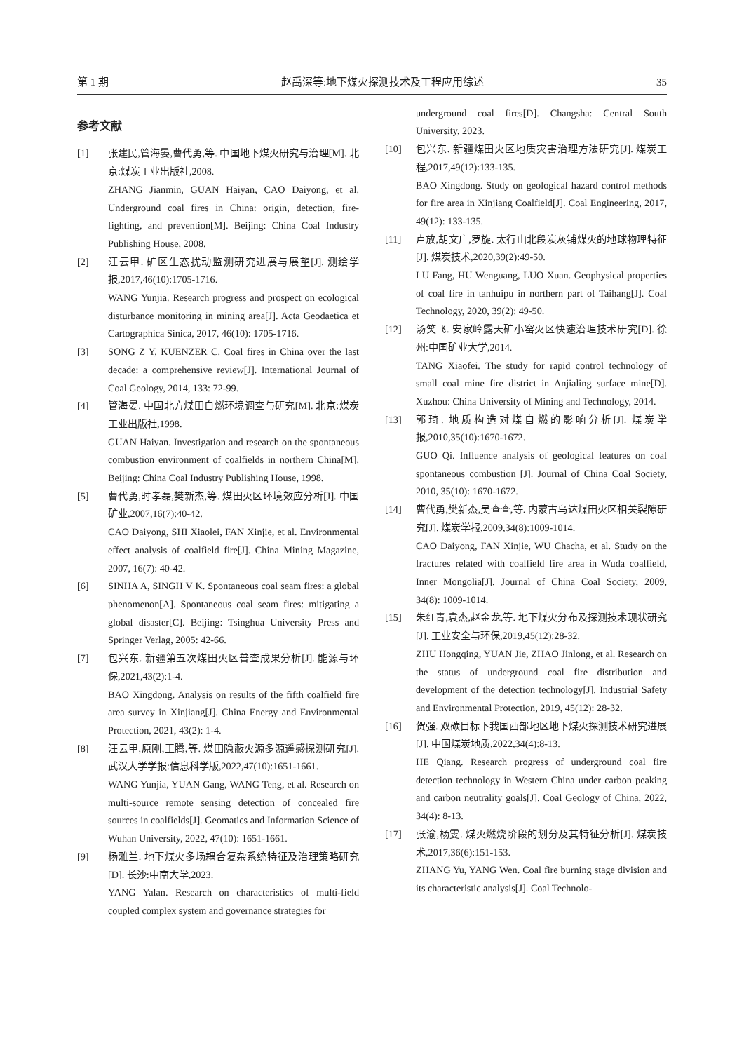第 1 期 赵禹深等:地下煤火探测技术及工程应用综述 35
参考文献
[1] 张建民,管海晏,曹代勇,等. 中国地下煤火研究与治理[M]. 北京:煤炭工业出版社,2008.
ZHANG Jianmin, GUAN Haiyan, CAO Daiyong, et al. Underground coal fires in China: origin, detection, fire-fighting, and prevention[M]. Beijing: China Coal Industry Publishing House, 2008.
[2] 汪云甲. 矿区生态扰动监测研究进展与展望[J]. 测绘学报,2017,46(10):1705-1716.
WANG Yunjia. Research progress and prospect on ecological disturbance monitoring in mining area[J]. Acta Geodaetica et Cartographica Sinica, 2017, 46(10): 1705-1716.
[3] SONG Z Y, KUENZER C. Coal fires in China over the last decade: a comprehensive review[J]. International Journal of Coal Geology, 2014, 133: 72-99.
[4] 管海晏. 中国北方煤田自燃环境调查与研究[M]. 北京:煤炭工业出版社,1998.
GUAN Haiyan. Investigation and research on the spontaneous combustion environment of coalfields in northern China[M]. Beijing: China Coal Industry Publishing House, 1998.
[5] 曹代勇,时孝磊,樊新杰,等. 煤田火区环境效应分析[J]. 中国矿业,2007,16(7):40-42.
CAO Daiyong, SHI Xiaolei, FAN Xinjie, et al. Environmental effect analysis of coalfield fire[J]. China Mining Magazine, 2007, 16(7): 40-42.
[6] SINHA A, SINGH V K. Spontaneous coal seam fires: a global phenomenon[A]. Spontaneous coal seam fires: mitigating a global disaster[C]. Beijing: Tsinghua University Press and Springer Verlag, 2005: 42-66.
[7] 包兴东. 新疆第五次煤田火区普查成果分析[J]. 能源与环保,2021,43(2):1-4.
BAO Xingdong. Analysis on results of the fifth coalfield fire area survey in Xinjiang[J]. China Energy and Environmental Protection, 2021, 43(2): 1-4.
[8] 汪云甲,原刚,王腾,等. 煤田隐蔽火源多源遥感探测研究[J]. 武汉大学学报:信息科学版,2022,47(10):1651-1661.
WANG Yunjia, YUAN Gang, WANG Teng, et al. Research on multi-source remote sensing detection of concealed fire sources in coalfields[J]. Geomatics and Information Science of Wuhan University, 2022, 47(10): 1651-1661.
[9] 杨雅兰. 地下煤火多场耦合复杂系统特征及治理策略研究[D]. 长沙:中南大学,2023.
YANG Yalan. Research on characteristics of multi-field coupled complex system and governance strategies for
underground coal fires[D]. Changsha: Central South University, 2023.
[10] 包兴东. 新疆煤田火区地质灾害治理方法研究[J]. 煤炭工程,2017,49(12):133-135.
BAO Xingdong. Study on geological hazard control methods for fire area in Xinjiang Coalfield[J]. Coal Engineering, 2017, 49(12): 133-135.
[11] 卢放,胡文广,罗旋. 太行山北段炭灰铺煤火的地球物理特征[J]. 煤炭技术,2020,39(2):49-50.
LU Fang, HU Wenguang, LUO Xuan. Geophysical properties of coal fire in tanhuipu in northern part of Taihang[J]. Coal Technology, 2020, 39(2): 49-50.
[12] 汤笑飞. 安家岭露天矿小窑火区快速治理技术研究[D]. 徐州:中国矿业大学,2014.
TANG Xiaofei. The study for rapid control technology of small coal mine fire district in Anjialing surface mine[D]. Xuzhou: China University of Mining and Technology, 2014.
[13] 郭琦. 地质构造对煤自燃的影响分析[J]. 煤炭学报,2010,35(10):1670-1672.
GUO Qi. Influence analysis of geological features on coal spontaneous combustion [J]. Journal of China Coal Society, 2010, 35(10): 1670-1672.
[14] 曹代勇,樊新杰,吴查查,等. 内蒙古乌达煤田火区相关裂隙研究[J]. 煤炭学报,2009,34(8):1009-1014.
CAO Daiyong, FAN Xinjie, WU Chacha, et al. Study on the fractures related with coalfield fire area in Wuda coalfield, Inner Mongolia[J]. Journal of China Coal Society, 2009, 34(8): 1009-1014.
[15] 朱红青,袁杰,赵金龙,等. 地下煤火分布及探测技术现状研究[J]. 工业安全与环保,2019,45(12):28-32.
ZHU Hongqing, YUAN Jie, ZHAO Jinlong, et al. Research on the status of underground coal fire distribution and development of the detection technology[J]. Industrial Safety and Environmental Protection, 2019, 45(12): 28-32.
[16] 贺强. 双碳目标下我国西部地区地下煤火探测技术研究进展[J]. 中国煤炭地质,2022,34(4):8-13.
HE Qiang. Research progress of underground coal fire detection technology in Western China under carbon peaking and carbon neutrality goals[J]. Coal Geology of China, 2022, 34(4): 8-13.
[17] 张渝,杨雯. 煤火燃烧阶段的划分及其特征分析[J]. 煤炭技术,2017,36(6):151-153.
ZHANG Yu, YANG Wen. Coal fire burning stage division and its characteristic analysis[J]. Coal Technolo-